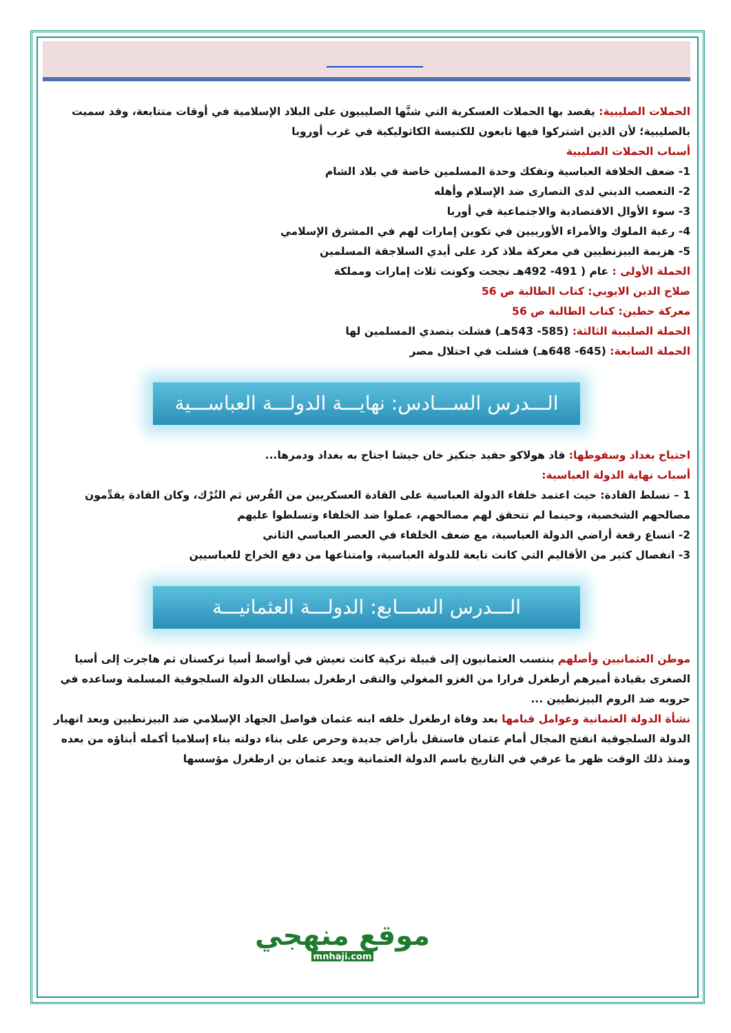الحملات الصليبية: يقصد بها الحملات العسكرية التي شنَّها الصليبيون على البلاد الإسلامية في أوقات متتابعة، وقد سميت بالصليبية؛ لأن الذين اشتركوا فيها تابعون للكنيسة الكاثوليكية في غرب أوروبا
أسباب الحملات الصليبية
1- ضعف الخلافة العباسية وتفكك وحدة المسلمين خاصة في بلاد الشام
2- التعصب الديني لدى النصارى ضد الإسلام وأهله
3- سوء الأوال الاقتصادية والاجتماعية في أوربا
4- رغبة الملوك والأمراء الأوربيين في تكوين إمارات لهم في المشرق الإسلامي
5- هزيمة البيزنطيين في معركة ملاذ كرد على أيدي السلاجقة المسلمين
الحملة الأولى : عام ( 491- 492هـ نجحت وكونت ثلاث إمارات ومملكة
صلاح الدين الايوبي: كتاب الطالبة ص 56
معركة حطين: كتاب الطالبة ص 56
الحملة الصليبية الثالثة: (585- 543هـ) فشلت بتصدي المسلمين لها
الحملة السابعة: (645- 648هـ) فشلت في احتلال مصر
الـــدرس الســـادس: نهايـــة الدولـــة العباســـية
اجتياح بغداد وسقوطها: قاد هولاكو حفيد جنكيز خان جيشا اجتاح به بغداد ودمرها...
أسباب نهاية الدولة العباسية:
1 – تسلط القادة: حيث اعتمد خلفاء الدولة العباسية على القادة العسكريين من الفُرس ثم التُرْك، وكان القادة يقدِّمون مصالحهم الشخصية، وحينما لم تتحقق لهم مصالحهم، عملوا ضد الخلفاء وتسلطوا عليهم
2- اتساع رقعة أراضي الدولة العباسية، مع ضعف الخلفاء في العصر العباسي الثاني
3- انفصال كثير من الأقاليم التي كانت تابعة للدولة العباسية، وامتناعها من دفع الخراج للعباسيين
الـــدرس الســـابع: الدولـــة العثمانيـــة
موطن العثمانيين وأصلهم ينتسب العثمانيون إلى قبيلة تركية كانت تعيش في أواسط أسيا تركستان ثم هاجرت إلى أسيا الصغرى بقيادة أميرهم أرطغرل فرارا من الغزو المغولي والتقى ارطغرل بسلطان الدولة السلجوقية المسلمة وساعده في حروبه ضد الروم البيزنطيين ...
نشأة الدولة العثمانية وعوامل قيامها بعد وفاة ارطغرل خلفه ابنه عثمان فواصل الجهاد الإسلامي ضد البيزنطيين وبعد انهيار الدولة السلجوقية انفتح المجال أمام عثمان فاستقل بأراض جديدة وحرص على بناء دولته بناء إسلاميا أكمله أبناؤه من بعده ومنذ ذلك الوقت ظهر ما عرفي في التاريخ باسم الدولة العثمانية ويعد عثمان بن ارطغرل مؤسسها
موقع منهجي
mnhaji.com